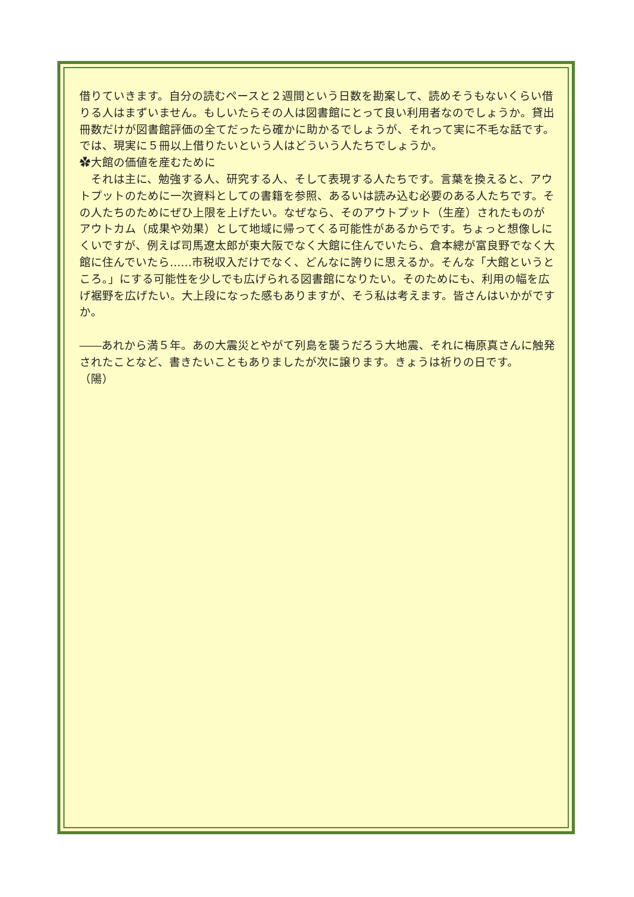借りていきます。自分の読むペースと２週間という日数を勘案して、読めそうもないくらい借りる人はまずいません。もしいたらその人は図書館にとって良い利用者なのでしょうか。貸出冊数だけが図書館評価の全てだったら確かに助かるでしょうが、それって実に不毛な話です。では、現実に５冊以上借りたいという人はどういう人たちでしょうか。
✿大館の価値を産むために
　それは主に、勉強する人、研究する人、そして表現する人たちです。言葉を換えると、アウトプットのために一次資料としての書籍を参照、あるいは読み込む必要のある人たちです。その人たちのためにぜひ上限を上げたい。なぜなら、そのアウトプット（生産）されたものがアウトカム（成果や効果）として地域に帰ってくる可能性があるからです。ちょっと想像しにくいですが、例えば司馬遼太郎が東大阪でなく大館に住んでいたら、倉本總が富良野でなく大館に住んでいたら……市税収入だけでなく、どんなに誇りに思えるか。そんな「大館というところ。」にする可能性を少しでも広げられる図書館になりたい。そのためにも、利用の幅を広げ裾野を広げたい。大上段になった感もありますが、そう私は考えます。皆さんはいかがですか。
――あれから満５年。あの大震災とやがて列島を襲うだろう大地震、それに梅原真さんに触発されたことなど、書きたいこともありましたが次に譲ります。きょうは祈りの日です。　　　（陽）